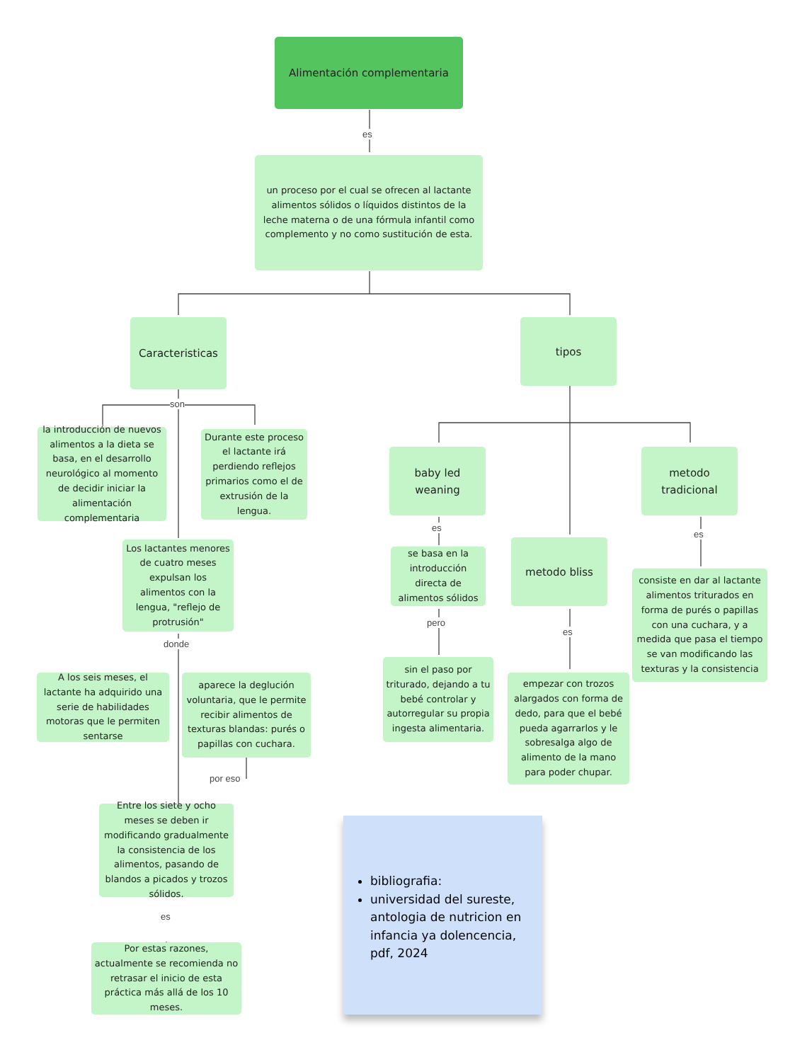Alimentación complementaria
es
un proceso por el cual se ofrecen al lactante alimentos sólidos o líquidos distintos de la leche materna o de una fórmula infantil como complemento y no como sustitución de esta.
Caracteristicas tipos
son
la introducción de nuevos alimentos a la dieta se basa, en el desarrollo neurológico al momento de decidir iniciar la alimentación complementaria
Durante este proceso el lactante irá perdiendo reflejos primarios como el de extrusión de la lengua.
Los lactantes menores de cuatro meses expulsan los alimentos con la lengua, "reflejo de protrusión"
donde
A los seis meses, el lactante ha adquirido una serie de habilidades motoras que le permiten sentarse
aparece la deglución voluntaria, que le permite recibir alimentos de texturas blandas: purés o papillas con cuchara.
por eso
Entre los siete y ocho meses se deben ir modificando gradualmente la consistencia de los alimentos, pasando de blandos a picados y trozos sólidos.
es
Por estas razones, actualmente se recomienda no retrasar el inicio de esta práctica más allá de los 10 meses.
baby led weaning
metodo bliss
metodo tradicional
es
se basa en la introducción directa de alimentos sólidos
pero
sin el paso por triturado, dejando a tu bebé controlar y autorregular su propia ingesta alimentaria.
es
empezar con trozos alargados con forma de dedo, para que el bebé pueda agarrarlos y le sobresalga algo de alimento de la mano para poder chupar.
es
consiste en dar al lactante alimentos triturados en forma de purés o papillas con una cuchara, y a medida que pasa el tiempo se van modificando las texturas y la consistencia
bibliografia:
universidad del sureste, antologia de nutricion en infancia ya dolencencia, pdf, 2024